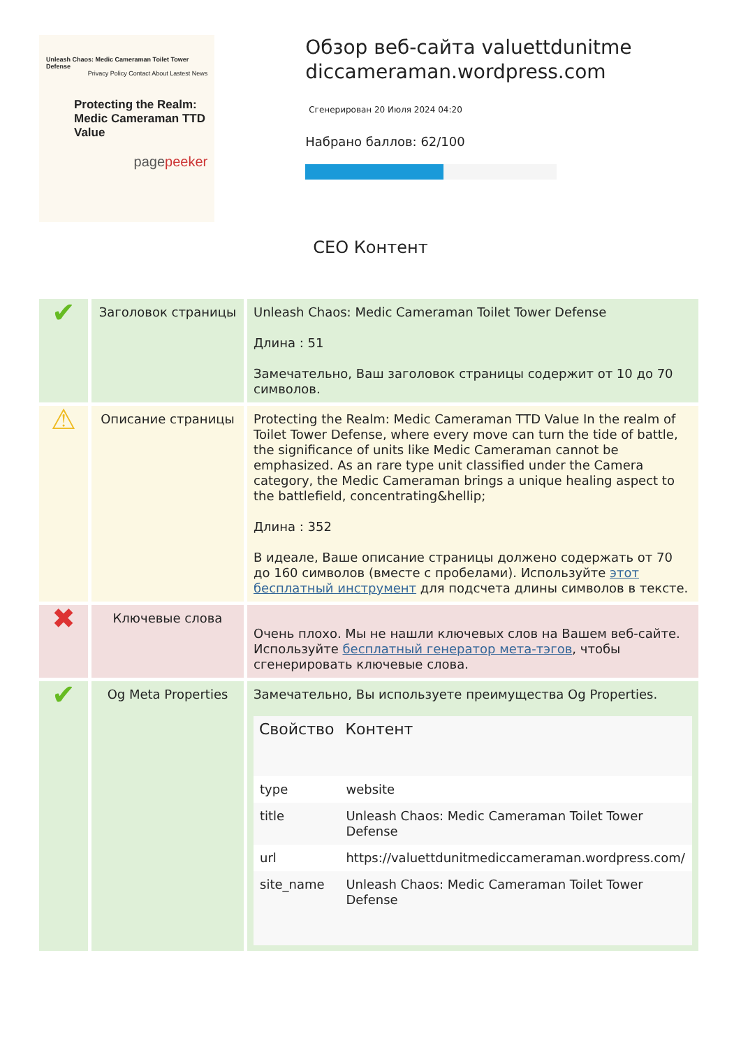Unleash Chaos: Medic Cameraman Toilet Tower Defense
Privacy Policy Contact About Lastest News
Protecting the Realm: Medic Cameraman TTD Value
pagepeeker
Обзор веб-сайта valuettdunitme diccameraman.wordpress.com
Сгенерирован 20 Июля 2024 04:20
Набрано баллов: 62/100
СЕО Контент
| ✔ | Заголовок страницы | Unleash Chaos: Medic Cameraman Toilet Tower Defense Длина : 51 Замечательно, Ваш заголовок страницы содержит от 10 до 70 символов. |
| ⚠ | Описание страницы | Protecting the Realm: Medic Cameraman TTD Value In the realm of Toilet Tower Defense, where every move can turn the tide of battle, the significance of units like Medic Cameraman cannot be emphasized. As an rare type unit classified under the Camera category, the Medic Cameraman brings a unique healing aspect to the battlefield, concentrating&hellip; Длина : 352 В идеале, Ваше описание страницы должено содержать от 70 до 160 символов (вместе с пробелами). Используйте этот бесплатный инструмент для подсчета длины символов в тексте. |
| ✖ | Ключевые слова | Очень плохо. Мы не нашли ключевых слов на Вашем веб-сайте. Используйте бесплатный генератор мета-тэгов , чтобы сгенерировать ключевые слова. |
| ✔ | Og Meta Properties | Замечательно, Вы используете преимущества Og Properties. / Свойство / Контент / / --- / --- / / type / website / / title / Unleash Chaos: Medic Cameraman Toilet Tower Defense / / url / https://valuettdunitmediccameraman.wordpress.com/ / / site_name / Unleash Chaos: Medic Cameraman Toilet Tower Defense / |